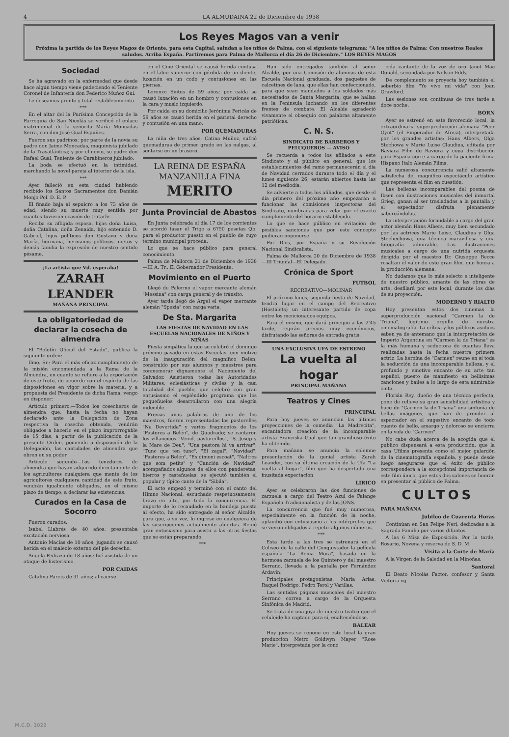4 LA ALMUDAINA 22 de Diciembre de 1938
Los Reyes Magos van a venir
Próxima la partida de los Reyes Magos de Oriente, para esta Capital, saludan a los niños de Palma, con el siguiente telegrama: "A los niños de Palma: Con nuestros Reales saludos. Arriba España. Partiremos para Palma de Mallorca el día 26 de Diciembre." LOS REYES MAGOS
Sociedad
Se ha agravado en la enfermedad que desde hace algún tiempo viene padeciendo el Teniente Coronel de Infantería don Federico Muñoz Gui.
Le deseamos pronto y total restablecimiento.
***
En el altar del la Purísima Concepción de la Parroquia de San Nicolás se verificó el enlace matrimonial de la señorita María Moncadas Serra, con don José Gual Espuñes.
Fueron sus padrinos: por parte de la novia su padre don Jaime Moncadas, maquinista jubilado de la Trasatlántica; y por el novio, su padre don Rafael Gual, Teniente de Carabineros jubilado.
La boda se efectuó en la intimidad, marchando la novel pareja al interior de la isla.
***
Ayer falleció en esta ciudad habiendo recibido los Santos Sacramentos don Damián Monjo Pol. D. E. P.
El finado baja al sepulcro a los 73 años de edad, siendo su muerte muy sentida por cuantos tuvieron ocasión de tratarle.
Reciba su afligida esposa, hijas doña Luisa, doña Catalina, doña Zenaida, hijo entenado D. Gabriel, hijos políticos don Gustavo y doña María, hermana, hermanos políticos, nietos y demás familia la expresión de nuestro sentido pésame.
¡La artista que Vd. esperaba!
ZARAH LEANDER
MAÑANA PRINCIPAL
La obligatoriedad de declarar la cosecha de almendra
El "Boletín Oficial del Estado", publica la siguiente orden:
Ilmo. Sr.: Para el más eficaz cumplimiento de la misión encomendada a la Rama de la Almendra, en cuanto se refiere a la exportación de este fruto, de acuerdo con el espíritu de las disposiciones en vigor sobre la materia, y a propuesta del Presidente de dicha Rama, vengo en disponer:
Artículo primero.—Todos los cosecheros de almendra que, hasta la fecha no hayan declarado ante la Delegación de Zona respectiva la cosecha obtenida, vendrán obligados a hacerlo en el plazo improrrogable de 15 días, a partir de la publicación de la presente Orden, poniendo a disposición de la Delegación, las cantidades de almendra que obren en su poder.
Artículo segundo—Los tenedores de almendra que hayan adquirido directamente de los agricultores cualquiera que mente de los agricultores cualquiera cantidad de este fruto, vendrán igualmente obligados, en el mismo plazo de tiempo, a declarar las existencias.
Curados en la Casa de Socorro
Fueron curados:
Isabel Llabrés de 40 años; presentaba excitación nerviosa.
Antonio Macías de 10 años; jugando se causó herida en el maleolo externo del pie derecho.
Angela Pedraza de 18 años; fué asistida de un ataque de histerismo.
POR CAIDAS
Catalina Parets de 31 años; al caerse
en el Cine Oriental se causó herida contusa en el labio superior con pérdida de un diente, luxación en un codo y contusiones en las piernas.
Lorenzo Sintes de 59 años; por caída se causó luxación en un hombro y contusiones en la cara y muslo izquierdo.
Por caída en su domicilio Jerónima Pericás de 59 años se causó herida en el parietal derecho y contusión en una mano.
POR QUEMADURAS
La niña de tres años, Catina Muñoz, sufrió quemaduras de primer grado en las nalgas, al sentarse en un brasero.
LA REINA DE ESPAÑA
MANZANILLA FINA
MERITO
Junta Provincial de Abastos
En Junta celebrada el día 17 de los corrientes se acordó tasar el Trigo a 6750 pesetas Qb. para el productor puesto en el pueblo de cuyo término municipal proceda.
Lo que se hace público para general conocimiento.
Palma de Mallorca 21 de Diciembre de 1938—III A. Tr., El Gobernador Presidente.
Movimiento en el Puerto
Llegó de Palermo el vapor mercante alemán "Messina" con carga general y de tránsito.
Ayer tarde llegó de Argel el vapor mercante alemán "Spezia" con carga varia.
De Sta. Margarita
LAS FIESTAS DE NAVIDAD EN LAS ESCUELAS NACIONALES DE NIÑOS Y NIÑAS
Fiesta simpática la que se celebró el domingo próximo pasado en estas Escuelas, con motivo de la inauguración del magnífico Belén, construído por sus alumnos y maestros para conmemorar dignamente el Nacimiento del Salvador. Asistieron todas las Autoridades Militares, eclesiásticas y civiles y la casi totalidad del pueblo, que celebró con gran entusiasmo el espléndido programa que los pequeñuelos desarrollaron con una alegría indecible.
Previas unas palabras de uno de los maestros, fueron representadas las pastorelles "Na Devertida" y varios fragmentos de los "Pastores a Belén", de Quadrado; se cantaron los villancicos "Venid, pastorcillos", "S. Josep y la Mare de Deu", "Una pastora hi va arrivar", "Tunc que ten tunc", "El zagal", "Navidad", "Pastores a Belén", "Es dimoni escoat", "Naltros que som petits" y "Canción de Navidad", acompañados algunos de ellos con panderetas, hierros y castañuelas; se ejecutó también el popular y típico canto de la "Sibila".
El acto empezó y terminó con el canto del Himno Nacional, escuchado respetuosamente, brazo en alto, por toda la concurrencia. El importe de lo recaudado en la bandeja puesta al efecto, ha sido entregado al señor Alcalde, para que, a su vez, lo ingrese en cualquiera de las suscripciones actualmente abiertas. Reinó gran entusiasmo para asistir a las otras fiestas que se están preparando.
***
Han sido entregados también al señor Alcalde, por una Comisión de alumnas de esta Escuela Nacional graduada, dos paquetes de calcetines de lana, que ellas han confeccionado, para que sean mandados a los soldados más necesitados de Santa Margarita, que se hallan en la Península luchando en los diferentes frentes de combate. El Alcalde agradeció vivamente el obsequio con palabras altamente patrióticas.
C. N. S.
SINDICATO DE BARBEROS Y PELUQUEROS — AVISO
Se recuerda a todos los afiliados a este Sindicato y al público en general, que los establecimientos del ramo permanecerán el día de Navidad cerrados durante todo el día y el lunes siguiente 26, estarán abiertos hasta las 12 del mediodía.
Se advierte a todos los afiliados, que desde el día primero del próximo año empezarán a funcionar las comisiones inspectoras del Sindicato, nombradas para velar por el exacto cumplimiento del horario establecido.
Lo que se hace público en evitación de posibles sanciones que por este concepto pudieran imponerse.
Por Dios, por España y su Revolución Nacional Sindicalista.
Palma de Mallorca 20 de Diciembre de 1938—III Triunfal—El Delegado.
Crónica de Sport
FUTBOL
RECREATIVO—MOLINAR
El próximo lunes, segunda fiesta de Navidad, tendrá lugar en el campo del Recreativo (Hostalets) un interesante partido de copa entre los mencionados equipos.
Para el mismo, que dará principio a las 2'45 tarde, regirán precios muy económicos, disfrutando las señoras de entrada gratis.
UNA EXCLUSIVA UFA DE ESTRENO
La vuelta al hogar
PRINCIPAL MAÑANA
Teatros y Cines
PRINCIPAL
Para hoy jueves se anuncian las últimas proyecciones de la comedia "La Madrecita", encantadora creación de la incomparable artista Franciska Gaal que tan grandioso éxito ha obtenido.
Para mañana se anuncia la solemne presentación de la genial artista Zarah Leander, con su última creación de la Ufa "La vuelta al hogar", film que ha despertado una inusitada expectación.
LIRICO
Ayer se celebraron las dos funciones de zarzuela a cargo del Teatro Azul de Falange Española Tradicionalista y de las JONS.
La concurrencia que fué muy numerosa, especialmente en la función de la noche, aplaudió con entusiasmo a los intérpretes que se vieron obligados a repetir algunos números.
***
Esta tarde a las tres se estrenará en el Coliseo de la calle del Conquistador la película española "La Reina Mora", basada en la hermosa zarzuela de los Quintero y del maestro Serrano, llevada a la pantalla por Fernández Ardavín.
Principales protagonistas: María Arias, Raquel Rodrigo, Pedro Terol y Varillas.
Las sentidas páginas musicales del maestro Serrano corren a cargo de la Orquesta Sinfónica de Madrid.
Se trata de una joya de nuestro teatro que el celuloide ha captado para sí, enalteciéndose.
BALEAR
Hoy jueves se repone en este local la gran producción Metro Goldwyn Mayer "Rose Marie", interpretada por la cono
cida cantante de la voz de oro Janet Mac Donald, secundada por Nelson Eddy.
De complemento se proyecta hoy también el soberbio film "Yo vivo mi vida" con Joan Grawford.
Las sesiones son continuas de tres tarde a doce noche.
BORN
Ayer se estrenó en este favorecido local, la extraordinaria superproducción alemana "Peer Gynt" (el Emperador de Africa), interpretada por los grandes artistas: Hans Albers, Olga Stechowa y Marie Luise Claudius, editada por Baviara Film de Baviera y cuya distribución para España corre a cargo de la pacíente firma Hispano Italo Alemán Films.
La numerosa concurrencia salió altamente satisfecha del magnífico espectáculo artístico que representa el film en cuestión.
Las bellezas incomparables del poema de Ibsen con ilustraciones musicales del inmortal Grieg, ganan al ser trasladadas a la pantalla y el espectador disfruta plenamente saboreándolas.
La interpretación formidable a cargo del gran actor alemán Hans Albers, muy bien secundado por las actrices Marie Luise, Claudius y Olga Stechechowa, una técnica maravillosa y una fotografía admirable. Las ilustraciones musicales a cargo de una nutrida orquesta dirigida por el maestro Dr. Giuseppe Becce resaltan el valor de este gran film, que honra a la producción alemana.
No dudamos que lo más selecto e inteligente de nuestro público, amante de las obras de arte, desfilará por este local, durante los días de su proyección.
MODERNO Y RIALTO
Hoy presentan estos dos cinemas la superproducción nacional "Carmen la de Triana", legítimo orgullo de nuestra cinematografía. La crítica y los públicos asiduos saben ya de antemano que la interpretación de Imperio Argentina en "Carmen la de Triana" es la más humana y seductora de cuantas lleva realizadas hasta la fecha nuestra primera actriz. La heroína de "Carmen" reune en sí toda la seducción de una incomparable belleza, y el profundo y emotivo encanto de su arte tan español, puesto de manifiesto en bellísimas canciones y bailes a lo largo de esta admirable cinta.
Florián Rey, dueño de una técnica perfecta, pone de relieve su gran sensibilidad artística y hace de "Carmen la de Triana" una sinfonía de bellas imágenes, que han de prender al espectador en el sugestivo encanto de todo cuanto de bello, amargo y doloroso se encierra en la vida de "Carmen".
No cabe duda acerca de la acogida que el público dispensará a esta producción, que la casa Ufilms presenta como el mejor galardón de la cinematografía española, y puede desde luego asegurarse que el éxito de público corresponderá a la excepcional importancia de este film único, que estos dos salones se honran en presentar al público de Palma.
CULTOS
PARA MAÑANA
Jubileo de Cuarenta Horas
Continúan en San Felipe Neri, dedicadas a la Sagrada Familia por varios difuntos.
A las 6 Misa de Exposición. Por la tarde, Rosario, Novena y reserva de S. D. M.
Visita a la Corte de María
A la Virgen de la Saledad en la Minoñas.
Santoral
El Beato Nicolás Factor, confesor y Santa Victoria vg.
M.C.D. 2022